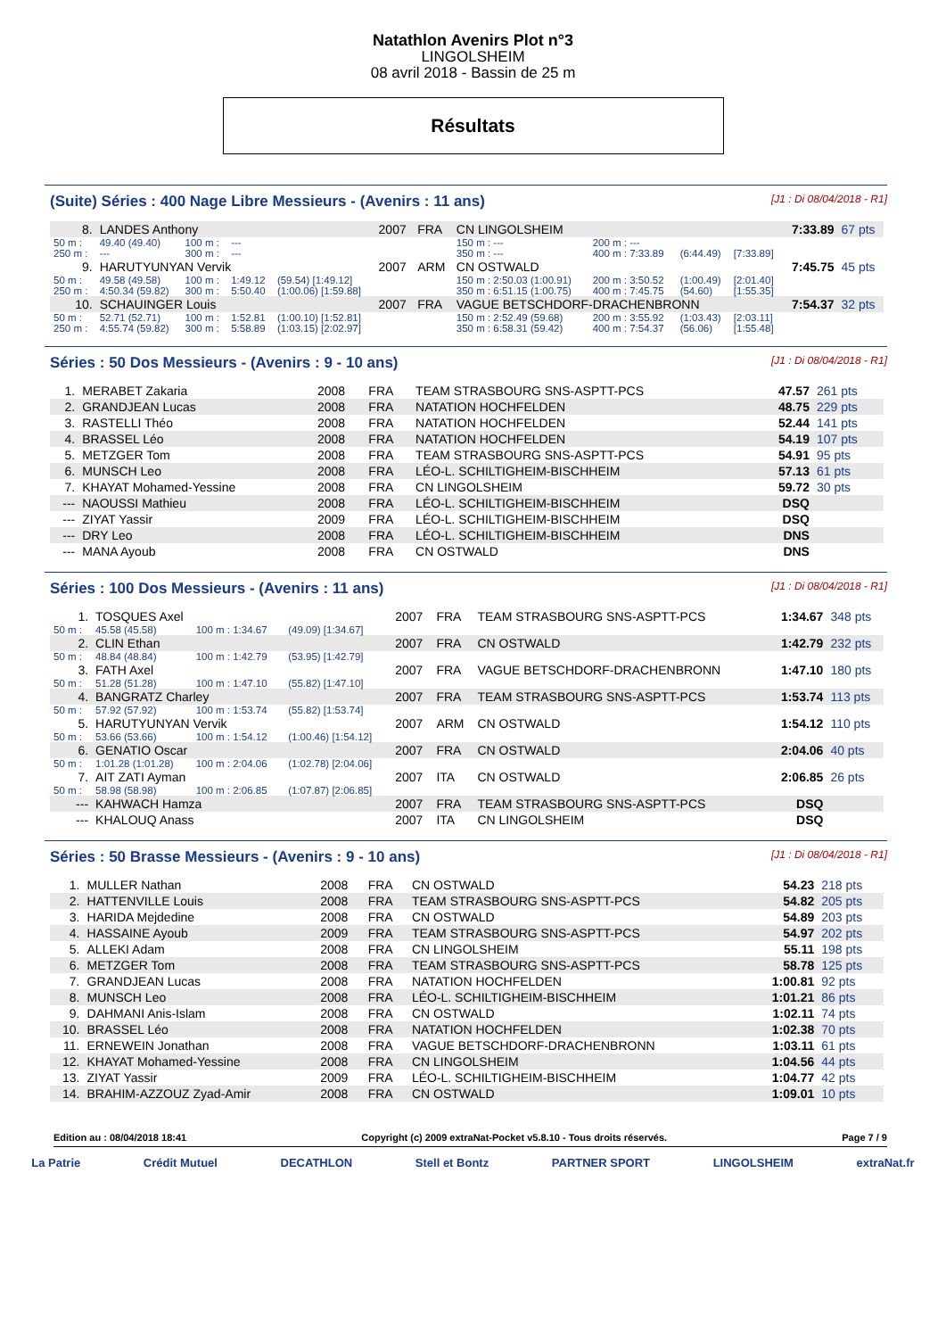Natathlon Avenirs Plot n°3
LINGOLSHEIM
08 avril 2018 - Bassin de 25 m
Résultats
(Suite) Séries : 400 Nage Libre Messieurs - (Avenirs : 11 ans) [J1 : Di 08/04/2018 - R1]
| 8. | LANDES Anthony | | | | 2007 | FRA | CN LINGOLSHEIM | | | | 7:33.89 | 67 pts |
| 50 m : | 49.40 (49.40) | 100 m : | --- | | | | 150 m : --- | 200 m : --- | | | | |
| 250 m : | --- | 300 m : | --- | | | | 350 m : --- | 400 m : 7:33.89 | (6:44.49) | [7:33.89] | | |
| 9. | HARUTYUNYAN Vervik | | | | 2007 | ARM | CN OSTWALD | | | | 7:45.75 | 45 pts |
| 50 m : | 49.58 (49.58) | 100 m : | 1:49.12 | (59.54) [1:49.12] | | | 150 m : 2:50.03 (1:00.91) | 200 m : 3:50.52 | (1:00.49) | [2:01.40] | | |
| 250 m : | 4:50.34 (59.82) | 300 m : | 5:50.40 | (1:00.06) [1:59.88] | | | 350 m : 6:51.15 (1:00.75) | 400 m : 7:45.75 | (54.60) | [1:55.35] | | |
| 10. | SCHAUINGER Louis | | | | 2007 | FRA | VAGUE BETSCHDORF-DRACHENBRONN | | | | 7:54.37 | 32 pts |
| 50 m : | 52.71 (52.71) | 100 m : | 1:52.81 | (1:00.10) [1:52.81] | | | 150 m : 2:52.49 (59.68) | 200 m : 3:55.92 | (1:03.43) | [2:03.11] | | |
| 250 m : | 4:55.74 (59.82) | 300 m : | 5:58.89 | (1:03.15) [2:02.97] | | | 350 m : 6:58.31 (59.42) | 400 m : 7:54.37 | (56.06) | [1:55.48] | | |
Séries : 50 Dos Messieurs - (Avenirs : 9 - 10 ans) [J1 : Di 08/04/2018 - R1]
| 1. | MERABET Zakaria | 2008 | FRA | TEAM STRASBOURG SNS-ASPTT-PCS | 47.57 | 261 pts |
| 2. | GRANDJEAN Lucas | 2008 | FRA | NATATION HOCHFELDEN | 48.75 | 229 pts |
| 3. | RASTELLI Théo | 2008 | FRA | NATATION HOCHFELDEN | 52.44 | 141 pts |
| 4. | BRASSEL Léo | 2008 | FRA | NATATION HOCHFELDEN | 54.19 | 107 pts |
| 5. | METZGER Tom | 2008 | FRA | TEAM STRASBOURG SNS-ASPTT-PCS | 54.91 | 95 pts |
| 6. | MUNSCH Leo | 2008 | FRA | LÉO-L. SCHILTIGHEIM-BISCHHEIM | 57.13 | 61 pts |
| 7. | KHAYAT Mohamed-Yessine | 2008 | FRA | CN LINGOLSHEIM | 59.72 | 30 pts |
| --- | NAOUSSI Mathieu | 2008 | FRA | LÉO-L. SCHILTIGHEIM-BISCHHEIM | DSQ | |
| --- | ZIYAT Yassir | 2009 | FRA | LÉO-L. SCHILTIGHEIM-BISCHHEIM | DSQ | |
| --- | DRY Leo | 2008 | FRA | LÉO-L. SCHILTIGHEIM-BISCHHEIM | DNS | |
| --- | MANA Ayoub | 2008 | FRA | CN OSTWALD | DNS | |
Séries : 100 Dos Messieurs - (Avenirs : 11 ans) [J1 : Di 08/04/2018 - R1]
| 1. | TOSQUES Axel | | | 2007 | FRA | TEAM STRASBOURG SNS-ASPTT-PCS | 1:34.67 | 348 pts |
| 50 m : | 45.58 (45.58) | 100 m : 1:34.67 | (49.09) [1:34.67] | | | | | |
| 2. | CLIN Ethan | | | 2007 | FRA | CN OSTWALD | 1:42.79 | 232 pts |
| 50 m : | 48.84 (48.84) | 100 m : 1:42.79 | (53.95) [1:42.79] | | | | | |
| 3. | FATH Axel | | | 2007 | FRA | VAGUE BETSCHDORF-DRACHENBRONN | 1:47.10 | 180 pts |
| 50 m : | 51.28 (51.28) | 100 m : 1:47.10 | (55.82) [1:47.10] | | | | | |
| 4. | BANGRATZ Charley | | | 2007 | FRA | TEAM STRASBOURG SNS-ASPTT-PCS | 1:53.74 | 113 pts |
| 50 m : | 57.92 (57.92) | 100 m : 1:53.74 | (55.82) [1:53.74] | | | | | |
| 5. | HARUTYUNYAN Vervik | | | 2007 | ARM | CN OSTWALD | 1:54.12 | 110 pts |
| 50 m : | 53.66 (53.66) | 100 m : 1:54.12 | (1:00.46) [1:54.12] | | | | | |
| 6. | GENATIO Oscar | | | 2007 | FRA | CN OSTWALD | 2:04.06 | 40 pts |
| 50 m : | 1:01.28 (1:01.28) | 100 m : 2:04.06 | (1:02.78) [2:04.06] | | | | | |
| 7. | AIT ZATI Ayman | | | 2007 | ITA | CN OSTWALD | 2:06.85 | 26 pts |
| 50 m : | 58.98 (58.98) | 100 m : 2:06.85 | (1:07.87) [2:06.85] | | | | | |
| --- | KAHWACH Hamza | | | 2007 | FRA | TEAM STRASBOURG SNS-ASPTT-PCS | DSQ | |
| --- | KHALOUQ Anass | | | 2007 | ITA | CN LINGOLSHEIM | DSQ | |
Séries : 50 Brasse Messieurs - (Avenirs : 9 - 10 ans) [J1 : Di 08/04/2018 - R1]
| 1. | MULLER Nathan | 2008 | FRA | CN OSTWALD | 54.23 | 218 pts |
| 2. | HATTENVILLE Louis | 2008 | FRA | TEAM STRASBOURG SNS-ASPTT-PCS | 54.82 | 205 pts |
| 3. | HARIDA Mejdedine | 2008 | FRA | CN OSTWALD | 54.89 | 203 pts |
| 4. | HASSAINE Ayoub | 2009 | FRA | TEAM STRASBOURG SNS-ASPTT-PCS | 54.97 | 202 pts |
| 5. | ALLEKI Adam | 2008 | FRA | CN LINGOLSHEIM | 55.11 | 198 pts |
| 6. | METZGER Tom | 2008 | FRA | TEAM STRASBOURG SNS-ASPTT-PCS | 58.78 | 125 pts |
| 7. | GRANDJEAN Lucas | 2008 | FRA | NATATION HOCHFELDEN | 1:00.81 | 92 pts |
| 8. | MUNSCH Leo | 2008 | FRA | LÉO-L. SCHILTIGHEIM-BISCHHEIM | 1:01.21 | 86 pts |
| 9. | DAHMANI Anis-Islam | 2008 | FRA | CN OSTWALD | 1:02.11 | 74 pts |
| 10. | BRASSEL Léo | 2008 | FRA | NATATION HOCHFELDEN | 1:02.38 | 70 pts |
| 11. | ERNEWEIN Jonathan | 2008 | FRA | VAGUE BETSCHDORF-DRACHENBRONN | 1:03.11 | 61 pts |
| 12. | KHAYAT Mohamed-Yessine | 2008 | FRA | CN LINGOLSHEIM | 1:04.56 | 44 pts |
| 13. | ZIYAT Yassir | 2009 | FRA | LÉO-L. SCHILTIGHEIM-BISCHHEIM | 1:04.77 | 42 pts |
| 14. | BRAHIM-AZZOUZ Zyad-Amir | 2008 | FRA | CN OSTWALD | 1:09.01 | 10 pts |
Edition au : 08/04/2018 18:41 Copyright (c) 2009 extraNat-Pocket v5.8.10 - Tous droits réservés. Page 7 / 9
La Patrie Crédit Mutuel DECATHLON Stell et Bontz PARTNER SPORT LINGOLSHEIM extraNat.fr